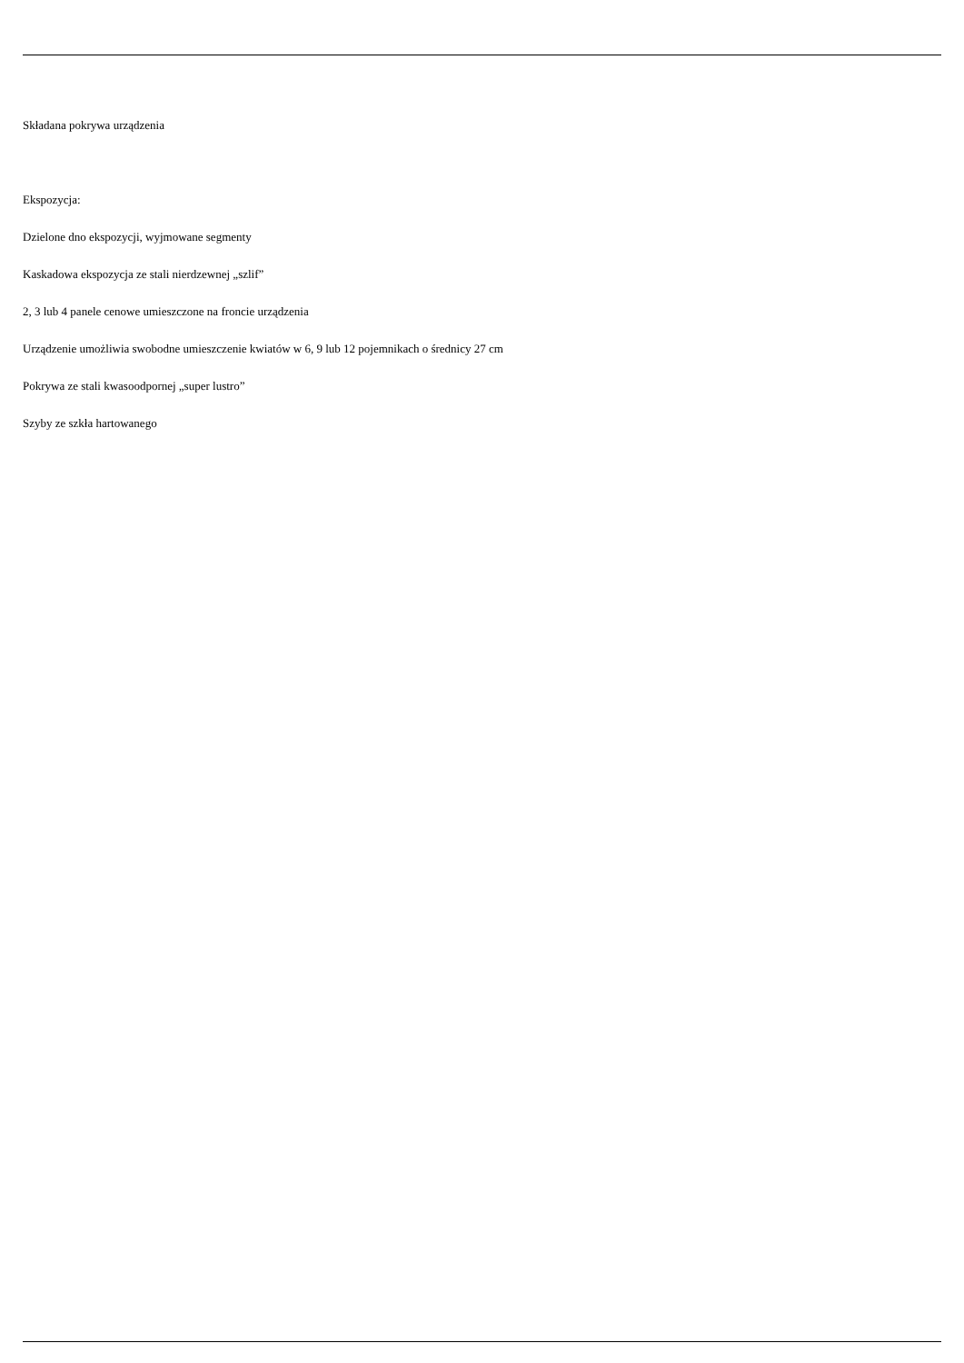Składana pokrywa urządzenia
Ekspozycja:
Dzielone dno ekspozycji, wyjmowane segmenty
Kaskadowa ekspozycja ze stali nierdzewnej „szlif”
2, 3 lub 4 panele cenowe umieszczone na froncie urządzenia
Urządzenie umożliwia swobodne umieszczenie kwiatów w 6, 9 lub 12 pojemnikach o średnicy 27 cm
Pokrywa ze stali kwasoodpornej „super lustro”
Szyby ze szkła hartowanego